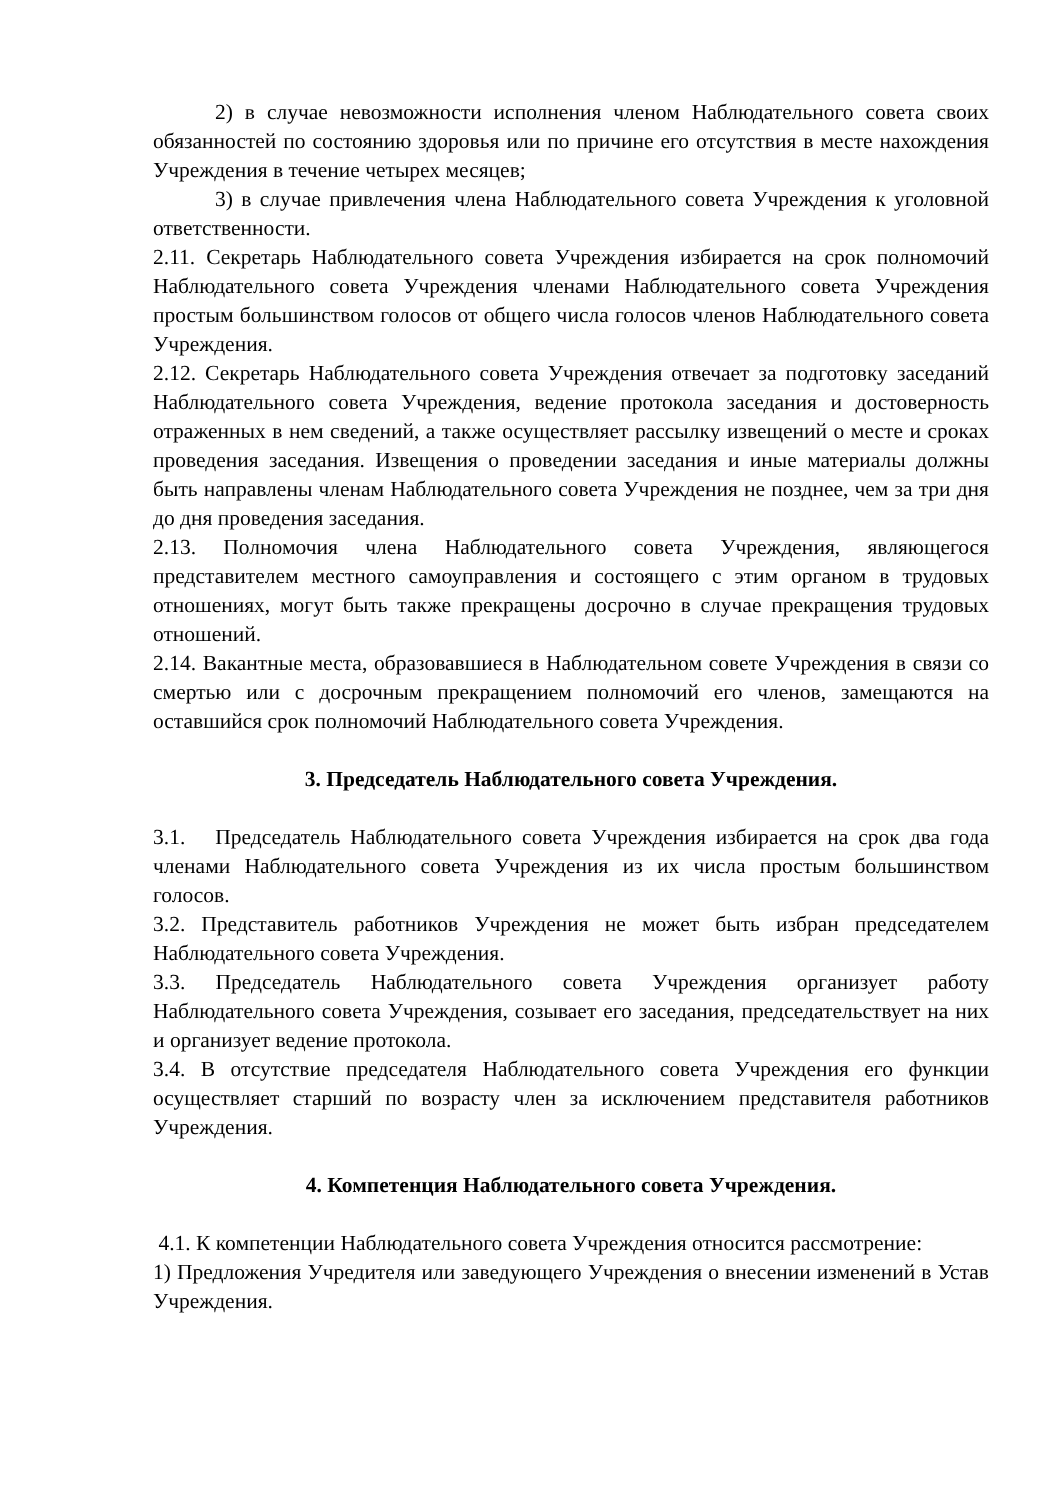2) в случае невозможности исполнения членом Наблюдательного совета своих обязанностей по состоянию здоровья или по причине его отсутствия в месте нахождения Учреждения в течение четырех месяцев;
3) в случае привлечения члена Наблюдательного совета Учреждения к уголовной ответственности.
2.11. Секретарь Наблюдательного совета Учреждения избирается на срок полномочий Наблюдательного совета Учреждения членами Наблюдательного совета Учреждения простым большинством голосов от общего числа голосов членов Наблюдательного совета Учреждения.
2.12. Секретарь Наблюдательного совета Учреждения отвечает за подготовку заседаний Наблюдательного совета Учреждения, ведение протокола заседания и достоверность отраженных в нем сведений, а также осуществляет рассылку извещений о месте и сроках проведения заседания. Извещения о проведении заседания и иные материалы должны быть направлены членам Наблюдательного совета Учреждения не позднее, чем за три дня до дня проведения заседания.
2.13. Полномочия члена Наблюдательного совета Учреждения, являющегося представителем местного самоуправления и состоящего с этим органом в трудовых отношениях, могут быть также прекращены досрочно в случае прекращения трудовых отношений.
2.14. Вакантные места, образовавшиеся в Наблюдательном совете Учреждения в связи со смертью или с досрочным прекращением полномочий его членов, замещаются на оставшийся срок полномочий Наблюдательного совета Учреждения.
3. Председатель Наблюдательного совета Учреждения.
3.1. Председатель Наблюдательного совета Учреждения избирается на срок два года членами Наблюдательного совета Учреждения из их числа простым большинством голосов.
3.2. Представитель работников Учреждения не может быть избран председателем Наблюдательного совета Учреждения.
3.3. Председатель Наблюдательного совета Учреждения организует работу Наблюдательного совета Учреждения, созывает его заседания, председательствует на них и организует ведение протокола.
3.4. В отсутствие председателя Наблюдательного совета Учреждения его функции осуществляет старший по возрасту член за исключением представителя работников Учреждения.
4. Компетенция Наблюдательного совета Учреждения.
4.1. К компетенции Наблюдательного совета Учреждения относится рассмотрение:
1) Предложения Учредителя или заведующего Учреждения о внесении изменений в Устав Учреждения.